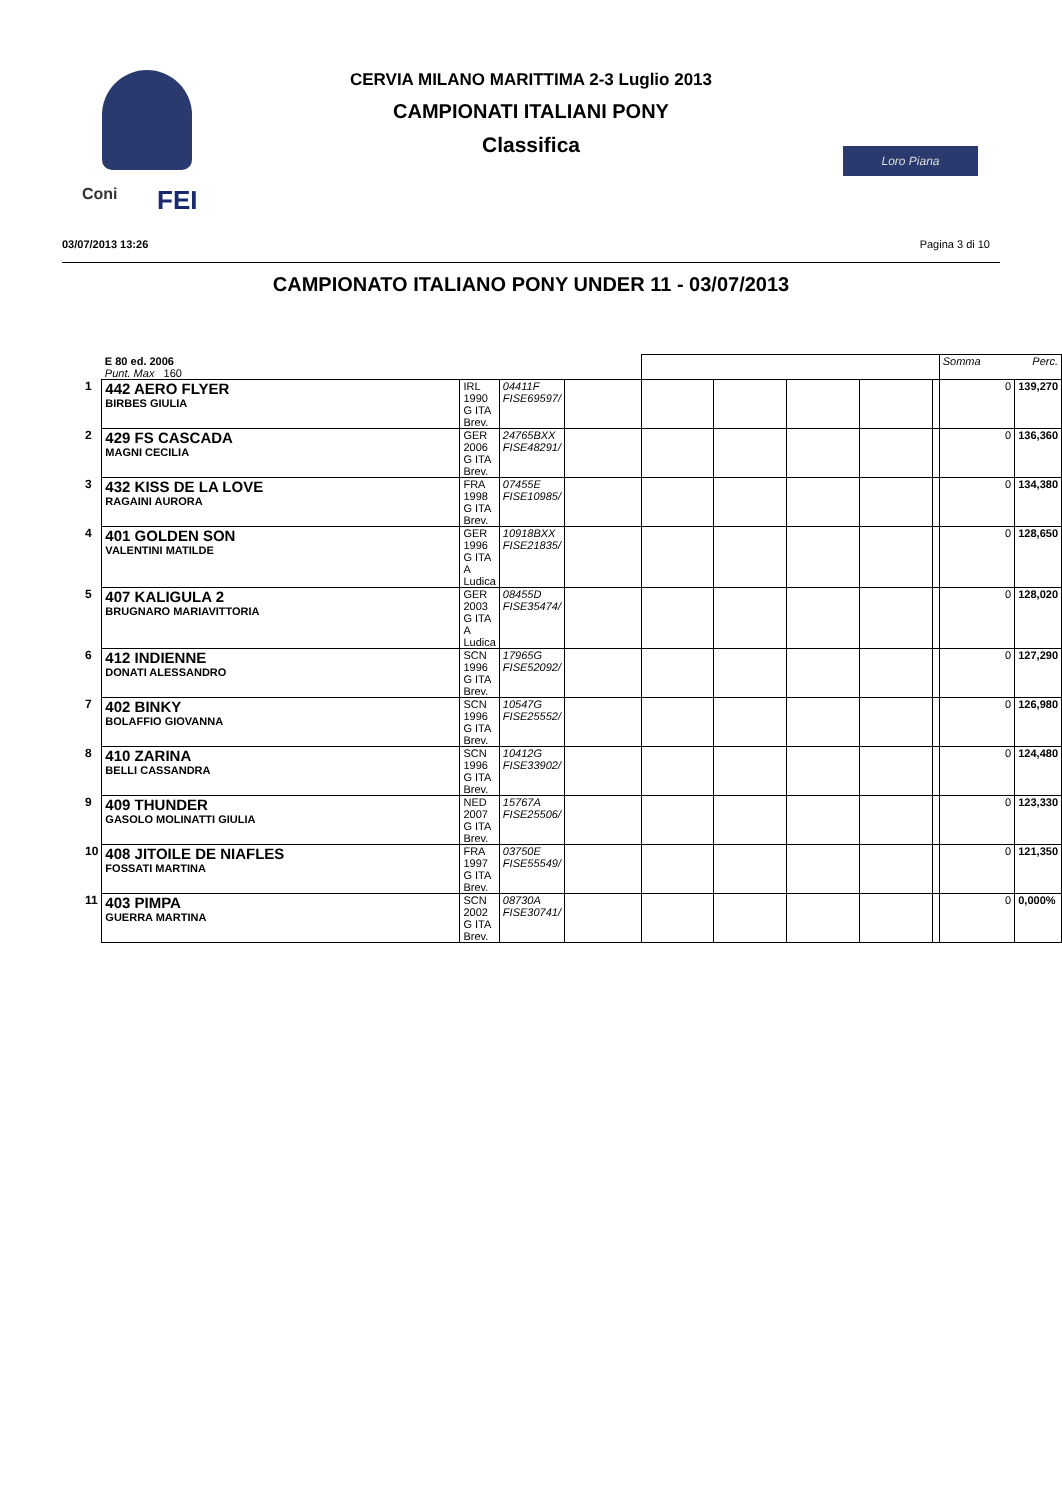Coni FEI
Loro Piana
CERVIA MILANO MARITTIMA 2-3 Luglio 2013
CAMPIONATI ITALIANI PONY
Classifica
03/07/2013 13:26 Pagina 3 di 10
CAMPIONATO ITALIANO PONY UNDER 11 - 03/07/2013
| | E 80 ed. 2006 Punt. Max 160 | | | | | | | | | Somma | Perc. |
| 1 | 442 AERO FLYER BIRBES GIULIA | IRL 1990 G ITA Brev. | 04411F FISE69597/ | | | | | | | 0 | 139,270 |
| 2 | 429 FS CASCADA MAGNI CECILIA | GER 2006 G ITA Brev. | 24765BXX FISE48291/ | | | | | | | 0 | 136,360 |
| 3 | 432 KISS DE LA LOVE RAGAINI AURORA | FRA 1998 G ITA Brev. | 07455E FISE10985/ | | | | | | | 0 | 134,380 |
| 4 | 401 GOLDEN SON VALENTINI MATILDE | GER 1996 G ITA A Ludica | 10918BXX FISE21835/ | | | | | | | 0 | 128,650 |
| 5 | 407 KALIGULA 2 BRUGNARO MARIAVITTORIA | GER 2003 G ITA A Ludica | 08455D FISE35474/ | | | | | | | 0 | 128,020 |
| 6 | 412 INDIENNE DONATI ALESSANDRO | SCN 1996 G ITA Brev. | 17965G FISE52092/ | | | | | | | 0 | 127,290 |
| 7 | 402 BINKY BOLAFFIO GIOVANNA | SCN 1996 G ITA Brev. | 10547G FISE25552/ | | | | | | | 0 | 126,980 |
| 8 | 410 ZARINA BELLI CASSANDRA | SCN 1996 G ITA Brev. | 10412G FISE33902/ | | | | | | | 0 | 124,480 |
| 9 | 409 THUNDER GASOLO MOLINATTI GIULIA | NED 2007 G ITA Brev. | 15767A FISE25506/ | | | | | | | 0 | 123,330 |
| 10 | 408 JITOILE DE NIAFLES FOSSATI MARTINA | FRA 1997 G ITA Brev. | 03750E FISE55549/ | | | | | | | 0 | 121,350 |
| 11 | 403 PIMPA GUERRA MARTINA | SCN 2002 G ITA Brev. | 08730A FISE30741/ | | | | | | | 0 | 0,000% |